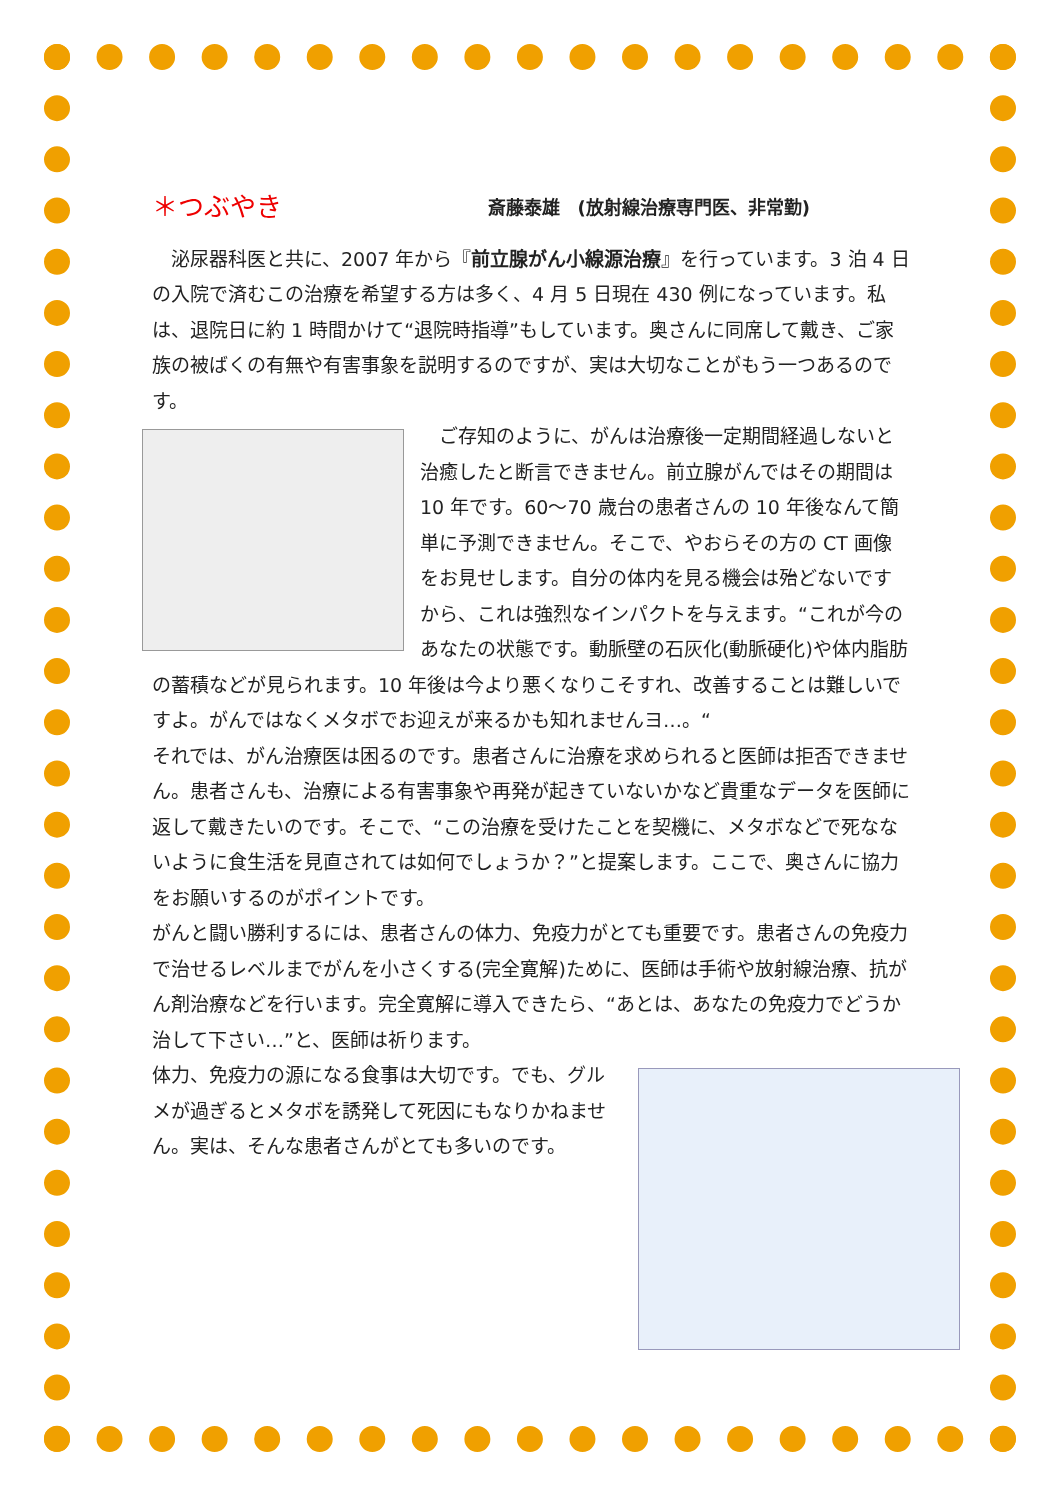＊つぶやき 斎藤泰雄　(放射線治療専門医、非常勤)
　泌尿器科医と共に、2007 年から『前立腺がん小線源治療』を行っています。3 泊 4 日の入院で済むこの治療を希望する方は多く、4 月 5 日現在 430 例になっています。私は、退院日に約 1 時間かけて“退院時指導”もしています。奥さんに同席して戴き、ご家族の被ばくの有無や有害事象を説明するのですが、実は大切なことがもう一つあるのです。
　ご存知のように、がんは治療後一定期間経過しないと治癒したと断言できません。前立腺がんではその期間は 10 年です。60～70 歳台の患者さんの 10 年後なんて簡単に予測できません。そこで、やおらその方の CT 画像をお見せします。自分の体内を見る機会は殆どないですから、これは強烈なインパクトを与えます。“これが今のあなたの状態です。動脈壁の石灰化(動脈硬化)や体内脂肪の蓄積などが見られます。10 年後は今より悪くなりこそすれ、改善することは難しいですよ。がんではなくメタボでお迎えが来るかも知れませんヨ…。“
それでは、がん治療医は困るのです。患者さんに治療を求められると医師は拒否できません。患者さんも、治療による有害事象や再発が起きていないかなど貴重なデータを医師に返して戴きたいのです。そこで、“この治療を受けたことを契機に、メタボなどで死なないように食生活を見直されては如何でしょうか？”と提案します。ここで、奥さんに協力をお願いするのがポイントです。
がんと闘い勝利するには、患者さんの体力、免疫力がとても重要です。患者さんの免疫力で治せるレベルまでがんを小さくする(完全寛解)ために、医師は手術や放射線治療、抗がん剤治療などを行います。完全寛解に導入できたら、“あとは、あなたの免疫力でどうか治して下さい…”と、医師は祈ります。
体力、免疫力の源になる食事は大切です。でも、グルメが過ぎるとメタボを誘発して死因にもなりかねません。実は、そんな患者さんがとても多いのです。